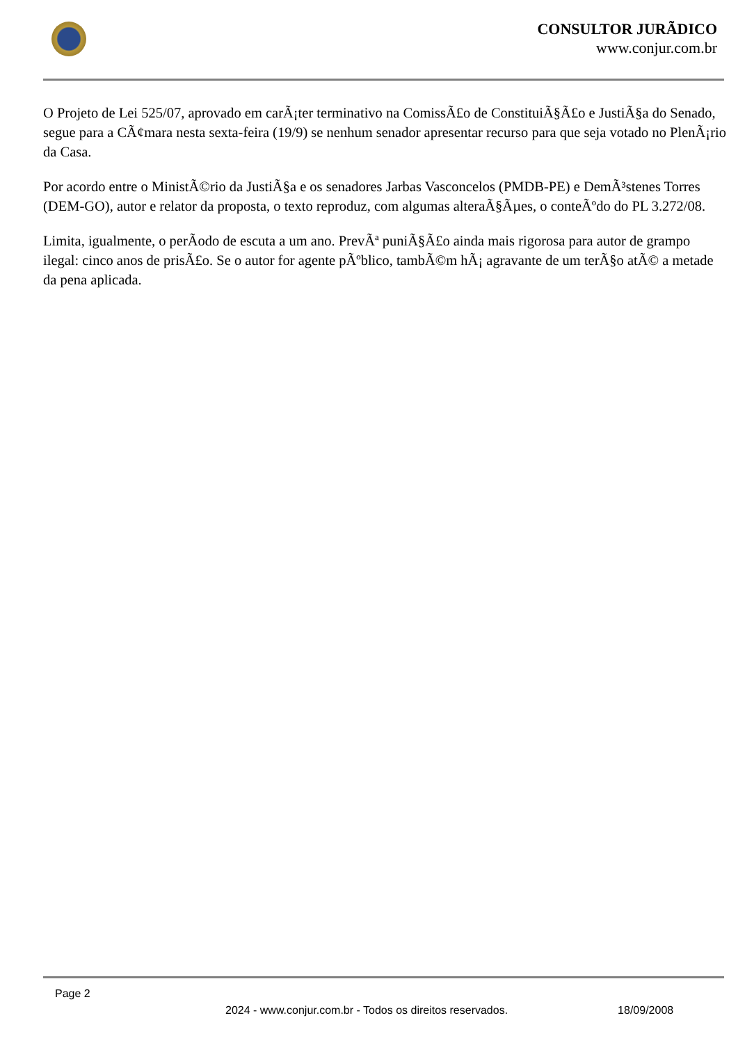CONSULTOR JURÃDICO
www.conjur.com.br
O Projeto de Lei 525/07, aprovado em carÃ¡ter terminativo na ComissÃ£o de ConstituiÃ§Ã£o e JustiÃ§a do Senado, segue para a CÃ¢mara nesta sexta-feira (19/9) se nenhum senador apresentar recurso para que seja votado no PlenÃ¡rio da Casa.
Por acordo entre o MinistÃ©rio da JustiÃ§a e os senadores Jarbas Vasconcelos (PMDB-PE) e DemÃ³stenes Torres (DEM-GO), autor e relator da proposta, o texto reproduz, com algumas alteraÃ§Ãµes, o conteÃºdo do PL 3.272/08.
Limita, igualmente, o perÃodo de escuta a um ano. PrevÃª puniÃ§Ã£o ainda mais rigorosa para autor de grampo ilegal: cinco anos de prisÃ£o. Se o autor for agente pÃºblico, tambÃ©m hÃ¡ agravante de um terÃ§o atÃ© a metade da pena aplicada.
Page 2
2024 - www.conjur.com.br - Todos os direitos reservados. 18/09/2008